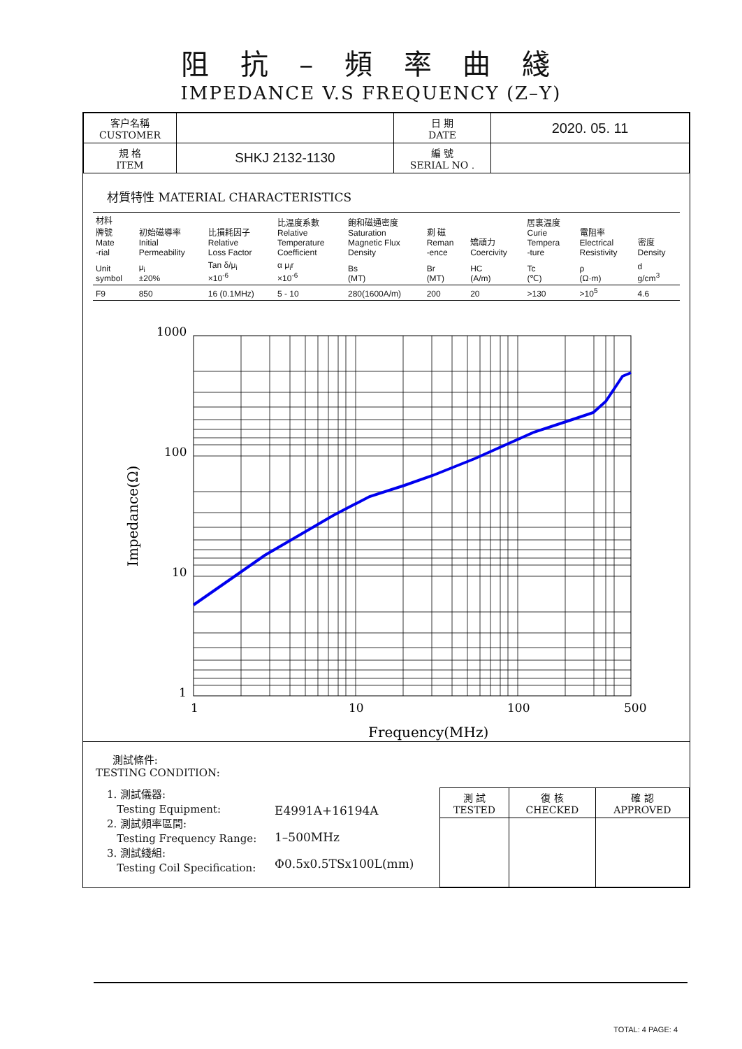阻 抗 – 頻 率 曲 綫
IMPEDANCE V.S FREQUENCY (Z–Y)
| 客户名稱 CUSTOMER | | 日 期 DATE | 2020. 05. 11 |
| 規 格 ITEM | SHKJ 2132-1130 | 編 號 SERIAL NO . | |
材質特性 MATERIAL CHARACTERISTICS
| 材料 牌號 Mate -rial | 初始磁導率 Initial Permeability | 比損耗因子 Relative Loss Factor | 比温度系數 Relative Temperature Coefficient | 飽和磁通密度 Saturation Magnetic Flux Density | 剩 磁 Reman -ence | 矯頑力 Coercivity | 居裏温度 Curie Tempera -ture | 電阻率 Electrical Resistivity | 密度 Density |
| Unit symbol | μ<sub>i</sub> ±20% | Tan δ/μ<sub>i</sub> ×10<sup>-6</sup> | α μ<sub>i</sub>r ×10<sup>-6</sup> | Bs (MT) | Br (MT) | HC (A/m) | Tc (℃) | ρ (Ω·m) | d g/cm<sup>3</sup> |
| F9 | 850 | 16 (0.1MHz) | 5 - 10 | 280(1600A/m) | 200 | 20 | >130 | >10<sup>5</sup> | 4.6 |
1000
100
10
1
1
10
100
500
Frequency(MHz)
Impedance(Ω)
測試條件:
TESTING CONDITION:
1. 測試儀器:
Testing Equipment:
2. 測試頻率區間:
Testing Frequency Range:
3. 測試綫組:
Testing Coil Specification:
E4991A+16194A
1–500MHz
Φ0.5x0.5TSx100L(mm)
| 測 試 TESTED | 復 核 CHECKED | 確 認 APPROVED |
TOTAL: 4 PAGE: 4